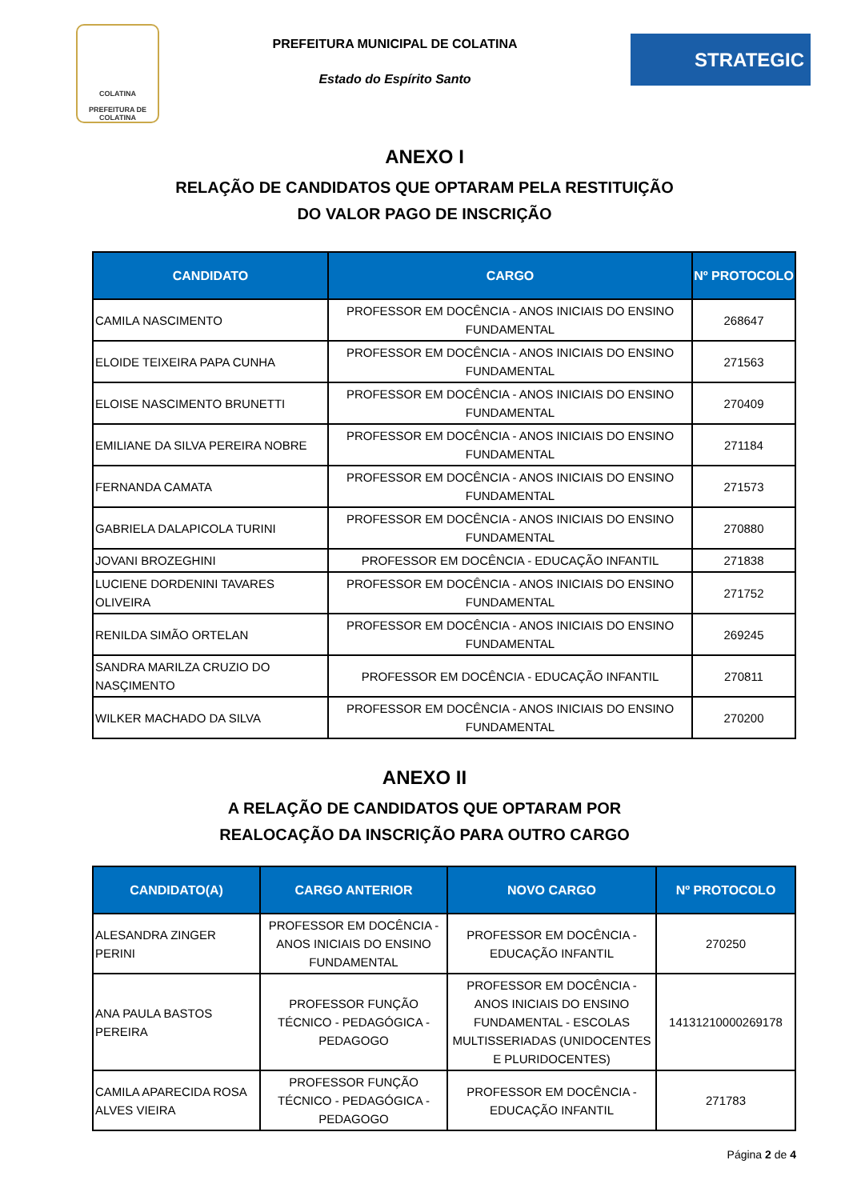COLATINA
PREFEITURA DE COLATINA
PREFEITURA MUNICIPAL DE COLATINA
Estado do Espírito Santo
STRATEGIC
ANEXO I
RELAÇÃO DE CANDIDATOS QUE OPTARAM PELA RESTITUIÇÃO
DO VALOR PAGO DE INSCRIÇÃO
| CANDIDATO | CARGO | Nº PROTOCOLO |
| --- | --- | --- |
| CAMILA NASCIMENTO | PROFESSOR EM DOCÊNCIA - ANOS INICIAIS DO ENSINO FUNDAMENTAL | 268647 |
| ELOIDE TEIXEIRA PAPA CUNHA | PROFESSOR EM DOCÊNCIA - ANOS INICIAIS DO ENSINO FUNDAMENTAL | 271563 |
| ELOISE NASCIMENTO BRUNETTI | PROFESSOR EM DOCÊNCIA - ANOS INICIAIS DO ENSINO FUNDAMENTAL | 270409 |
| EMILIANE DA SILVA PEREIRA NOBRE | PROFESSOR EM DOCÊNCIA - ANOS INICIAIS DO ENSINO FUNDAMENTAL | 271184 |
| FERNANDA CAMATA | PROFESSOR EM DOCÊNCIA - ANOS INICIAIS DO ENSINO FUNDAMENTAL | 271573 |
| GABRIELA DALAPICOLA TURINI | PROFESSOR EM DOCÊNCIA - ANOS INICIAIS DO ENSINO FUNDAMENTAL | 270880 |
| JOVANI BROZEGHINI | PROFESSOR EM DOCÊNCIA - EDUCAÇÃO INFANTIL | 271838 |
| LUCIENE DORDENINI TAVARES OLIVEIRA | PROFESSOR EM DOCÊNCIA - ANOS INICIAIS DO ENSINO FUNDAMENTAL | 271752 |
| RENILDA SIMÃO ORTELAN | PROFESSOR EM DOCÊNCIA - ANOS INICIAIS DO ENSINO FUNDAMENTAL | 269245 |
| SANDRA MARILZA CRUZIO DO NASÇIMENTO | PROFESSOR EM DOCÊNCIA - EDUCAÇÃO INFANTIL | 270811 |
| WILKER MACHADO DA SILVA | PROFESSOR EM DOCÊNCIA - ANOS INICIAIS DO ENSINO FUNDAMENTAL | 270200 |
ANEXO II
A RELAÇÃO DE CANDIDATOS QUE OPTARAM POR
REALOCAÇÃO DA INSCRIÇÃO PARA OUTRO CARGO
| CANDIDATO(A) | CARGO ANTERIOR | NOVO CARGO | Nº PROTOCOLO |
| --- | --- | --- | --- |
| ALESANDRA ZINGER PERINI | PROFESSOR EM DOCÊNCIA - ANOS INICIAIS DO ENSINO FUNDAMENTAL | PROFESSOR EM DOCÊNCIA - EDUCAÇÃO INFANTIL | 270250 |
| ANA PAULA BASTOS PEREIRA | PROFESSOR FUNÇÃO TÉCNICO - PEDAGÓGICA - PEDAGOGO | PROFESSOR EM DOCÊNCIA - ANOS INICIAIS DO ENSINO FUNDAMENTAL - ESCOLAS MULTISSERIADAS (UNIDOCENTES E PLURIDOCENTES) | 14131210000269178 |
| CAMILA APARECIDA ROSA ALVES VIEIRA | PROFESSOR FUNÇÃO TÉCNICO - PEDAGÓGICA - PEDAGOGO | PROFESSOR EM DOCÊNCIA - EDUCAÇÃO INFANTIL | 271783 |
Página 2 de 4